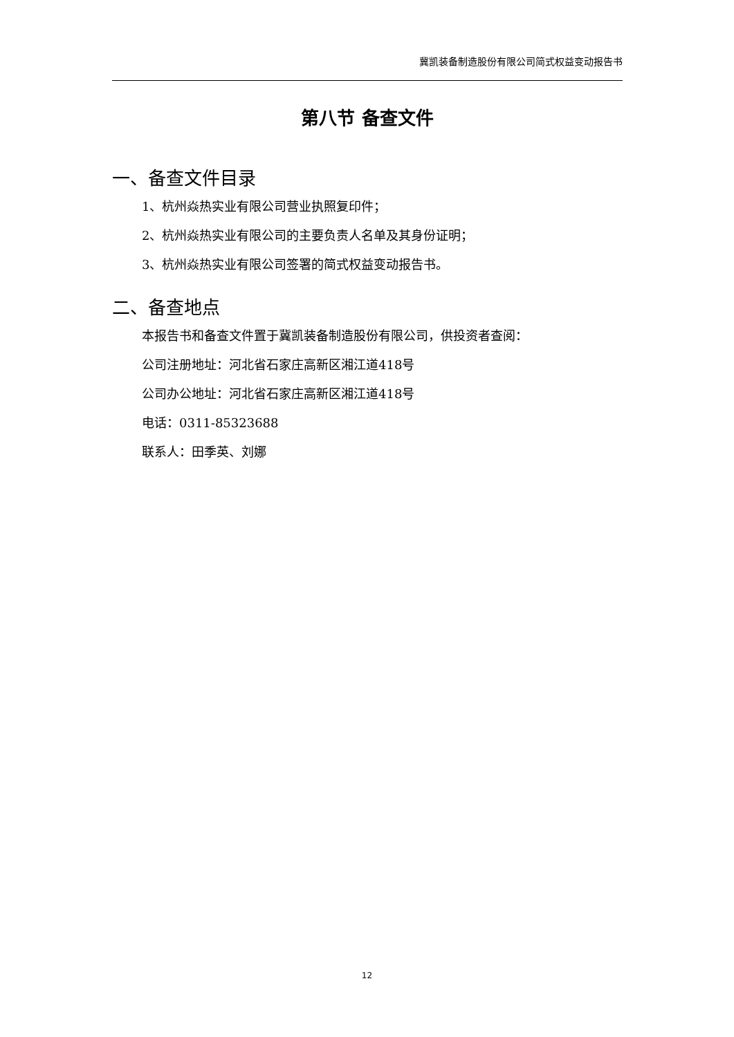冀凯装备制造股份有限公司简式权益变动报告书
第八节 备查文件
一、备查文件目录
1、杭州焱热实业有限公司营业执照复印件；
2、杭州焱热实业有限公司的主要负责人名单及其身份证明；
3、杭州焱热实业有限公司签署的简式权益变动报告书。
二、备查地点
本报告书和备查文件置于冀凯装备制造股份有限公司，供投资者查阅：
公司注册地址：河北省石家庄高新区湘江道418号
公司办公地址：河北省石家庄高新区湘江道418号
电话：0311-85323688
联系人：田季英、刘娜
12